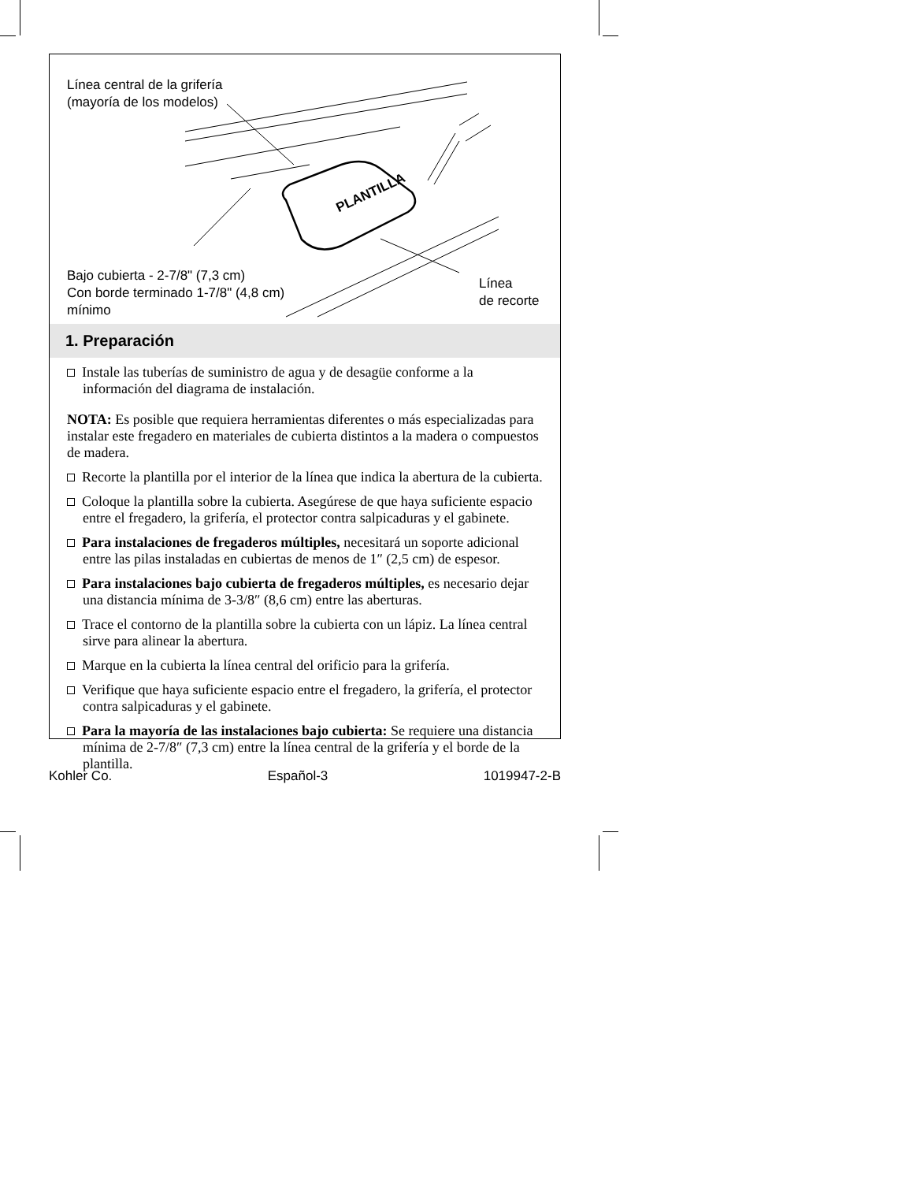Línea central de la grifería
(mayoría de los modelos)
PLANTILLA
Bajo cubierta - 2-7/8" (7,3 cm)
Con borde terminado 1-7/8" (4,8 cm)
mínimo
Línea
de recorte
1. Preparación
Instale las tuberías de suministro de agua y de desagüe conforme a la información del diagrama de instalación.
NOTA: Es posible que requiera herramientas diferentes o más especializadas para instalar este fregadero en materiales de cubierta distintos a la madera o compuestos de madera.
Recorte la plantilla por el interior de la línea que indica la abertura de la cubierta.
Coloque la plantilla sobre la cubierta. Asegúrese de que haya suficiente espacio entre el fregadero, la grifería, el protector contra salpicaduras y el gabinete.
Para instalaciones de fregaderos múltiples, necesitará un soporte adicional entre las pilas instaladas en cubiertas de menos de 1″ (2,5 cm) de espesor.
Para instalaciones bajo cubierta de fregaderos múltiples, es necesario dejar una distancia mínima de 3-3/8″ (8,6 cm) entre las aberturas.
Trace el contorno de la plantilla sobre la cubierta con un lápiz. La línea central sirve para alinear la abertura.
Marque en la cubierta la línea central del orificio para la grifería.
Verifique que haya suficiente espacio entre el fregadero, la grifería, el protector contra salpicaduras y el gabinete.
Para la mayoría de las instalaciones bajo cubierta: Se requiere una distancia mínima de 2-7/8″ (7,3 cm) entre la línea central de la grifería y el borde de la plantilla.
Kohler Co. Español-3 1019947-2-B